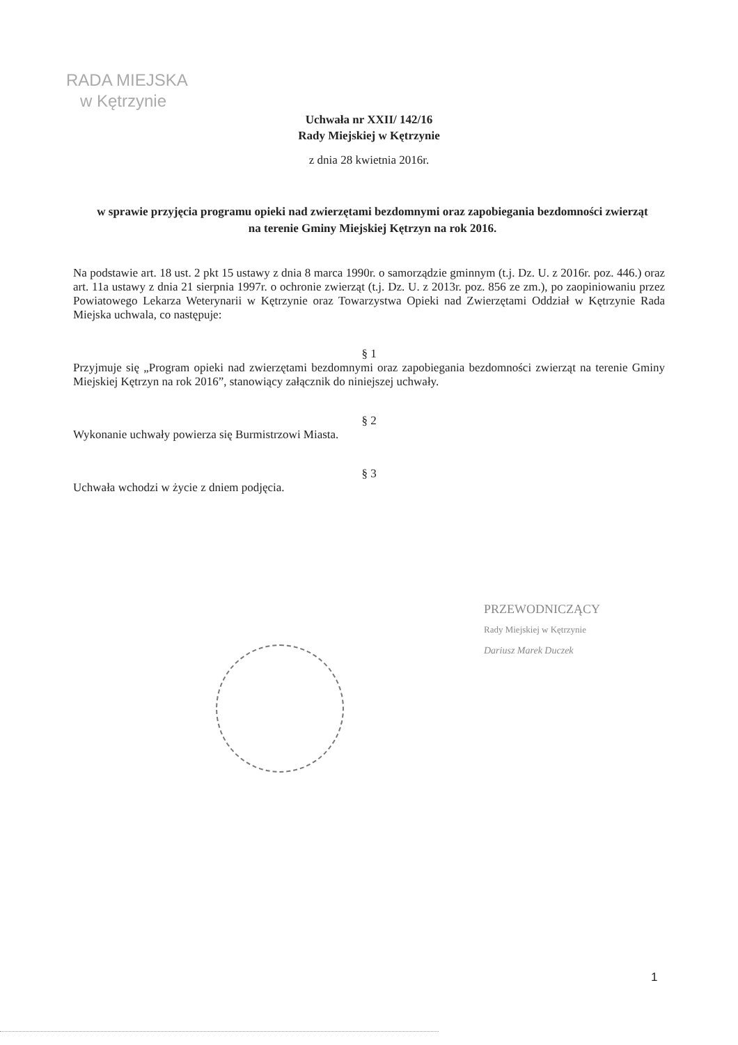RADA MIEJSKA
w Kętrzynie
Uchwała nr XXII/ 142/16
Rady Miejskiej w Kętrzynie
z dnia 28 kwietnia 2016r.
w sprawie przyjęcia programu opieki nad zwierzętami bezdomnymi oraz zapobiegania bezdomności zwierząt na terenie Gminy Miejskiej Kętrzyn na rok 2016.
Na podstawie art. 18 ust. 2 pkt 15 ustawy z dnia 8 marca 1990r. o samorządzie gminnym (t.j. Dz. U. z 2016r. poz. 446.) oraz art. 11a ustawy z dnia 21 sierpnia 1997r. o ochronie zwierząt (t.j. Dz. U. z 2013r. poz. 856 ze zm.), po zaopiniowaniu przez Powiatowego Lekarza Weterynarii w Kętrzynie oraz Towarzystwa Opieki nad Zwierzętami Oddział w Kętrzynie Rada Miejska uchwala, co następuje:
§ 1
Przyjmuje się „Program opieki nad zwierzętami bezdomnymi oraz zapobiegania bezdomności zwierząt na terenie Gminy Miejskiej Kętrzyn na rok 2016”, stanowiący załącznik do niniejszej uchwały.
§ 2
Wykonanie uchwały powierza się Burmistrzowi Miasta.
§ 3
Uchwała wchodzi w życie z dniem podjęcia.
PRZEWODNICZĄCY
Rady Miejskiej w Kętrzynie
Dariusz Marek Duczek
1